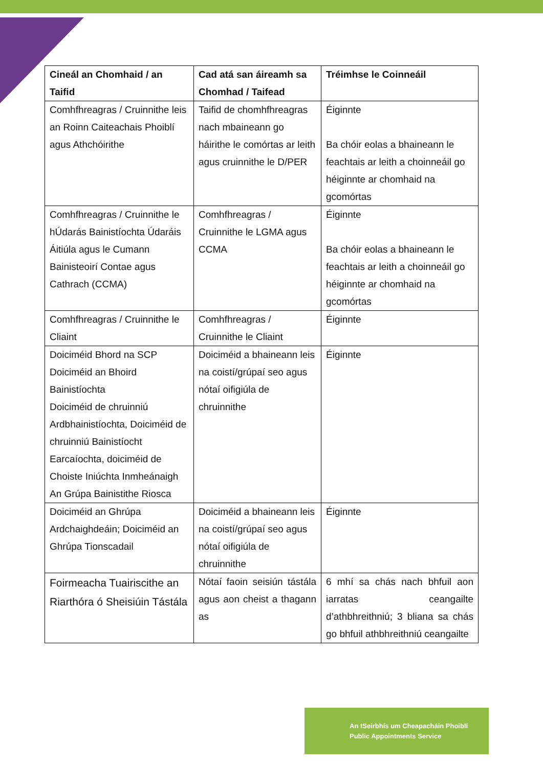| Cineál an Chomhaid / an Taifid | Cad atá san áireamh sa Chomhad / Taifead | Tréimhse le Coinneáil |
| --- | --- | --- |
| Comhfhreagras / Cruinnithe leis an Roinn Caiteachais Phoiblí agus Athchóirithe | Taifid de chomhfhreagras nach mbaineann go háirithe le comórtas ar leith agus cruinnithe le D/PER | Éiginnte Ba chóir eolas a bhaineann le feachtais ar leith a choinneáil go héiginnte ar chomhaid na gcomórtas |
| Comhfhreagras / Cruinnithe le hÚdarás Bainistíochta Údaráis Áitiúla agus le Cumann Bainisteoirí Contae agus Cathrach (CCMA) | Comhfhreagras / Cruinnithe le LGMA agus CCMA | Éiginnte Ba chóir eolas a bhaineann le feachtais ar leith a choinneáil go héiginnte ar chomhaid na gcomórtas |
| Comhfhreagras / Cruinnithe le Cliaint | Comhfhreagras / Cruinnithe le Cliaint | Éiginnte |
| Doiciméid Bhord na SCP Doiciméid an Bhoird Bainistíochta Doiciméid de chruinniú Ardbhainistíochta, Doiciméid de chruinniú Bainistíocht Earcaíochta, doiciméid de Choiste Iniúchta Inmheánaigh An Grúpa Bainistithe Riosca | Doiciméid a bhaineann leis na coistí/grúpaí seo agus nótaí oifigiúla de chruinnithe | Éiginnte |
| Doiciméid an Ghrúpa Ardchaighdeáin; Doiciméid an Ghrúpa Tionscadail | Doiciméid a bhaineann leis na coistí/grúpaí seo agus nótaí oifigiúla de chruinnithe | Éiginnte |
| Foirmeacha Tuairiscithe an Riarthóra ó Sheisiúin Tástála | Nótaí faoin seisiún tástála agus aon cheist a thagann as | 6 mhí sa chás nach bhfuil aon iarratas ceangailte d’athbhreithniú; 3 bliana sa chás go bhfuil athbhreithniú ceangailte |
An tSeirbhís um Cheapacháin Phoiblí
Public Appointments Service